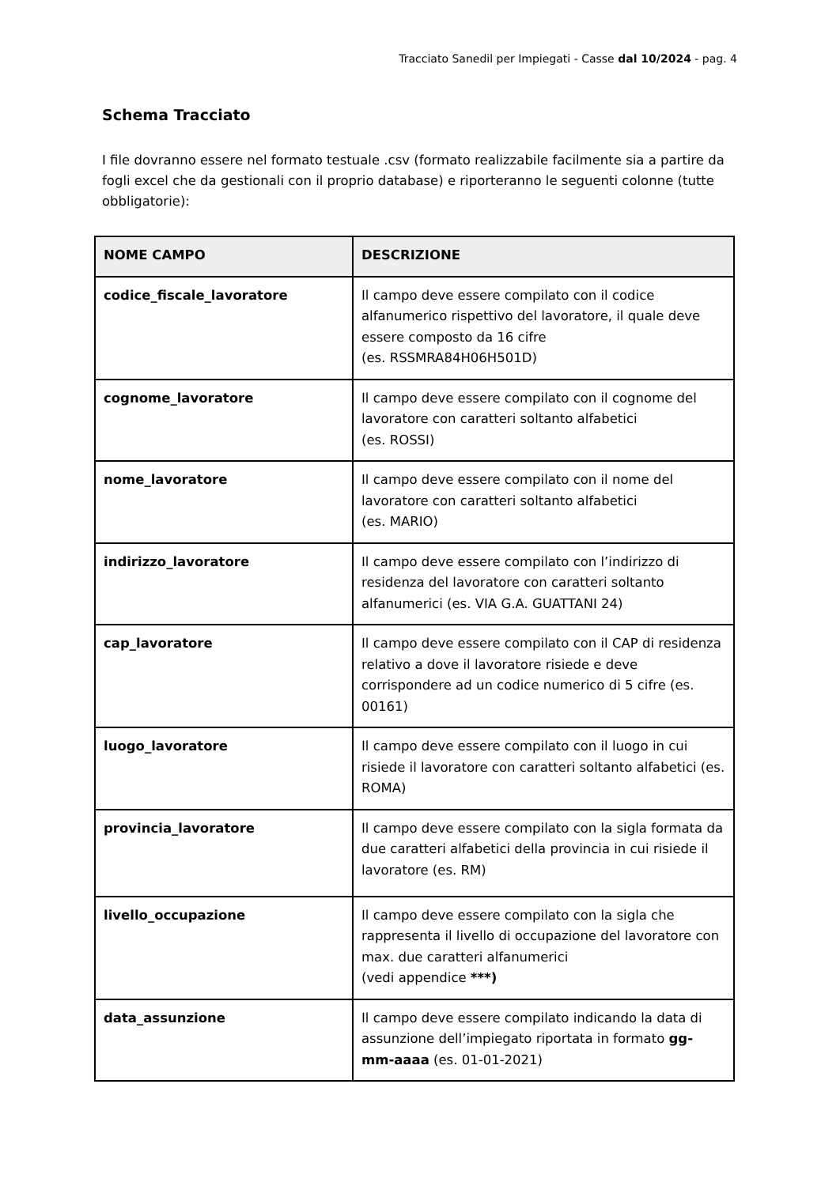Tracciato Sanedil per Impiegati - Casse dal 10/2024 - pag. 4
Schema Tracciato
I file dovranno essere nel formato testuale .csv (formato realizzabile facilmente sia a partire da fogli excel che da gestionali con il proprio database) e riporteranno le seguenti colonne (tutte obbligatorie):
| NOME CAMPO | DESCRIZIONE |
| --- | --- |
| codice_fiscale_lavoratore | Il campo deve essere compilato con il codice alfanumerico rispettivo del lavoratore, il quale deve essere composto da 16 cifre (es. RSSMRA84H06H501D) |
| cognome_lavoratore | Il campo deve essere compilato con il cognome del lavoratore con caratteri soltanto alfabetici (es. ROSSI) |
| nome_lavoratore | Il campo deve essere compilato con il nome del lavoratore con caratteri soltanto alfabetici (es. MARIO) |
| indirizzo_lavoratore | Il campo deve essere compilato con l’indirizzo di residenza del lavoratore con caratteri soltanto alfanumerici (es. VIA G.A. GUATTANI 24) |
| cap_lavoratore | Il campo deve essere compilato con il CAP di residenza relativo a dove il lavoratore risiede e deve corrispondere ad un codice numerico di 5 cifre (es. 00161) |
| luogo_lavoratore | Il campo deve essere compilato con il luogo in cui risiede il lavoratore con caratteri soltanto alfabetici (es. ROMA) |
| provincia_lavoratore | Il campo deve essere compilato con la sigla formata da due caratteri alfabetici della provincia in cui risiede il lavoratore (es. RM) |
| livello_occupazione | Il campo deve essere compilato con la sigla che rappresenta il livello di occupazione del lavoratore con max. due caratteri alfanumerici (vedi appendice ***) |
| data_assunzione | Il campo deve essere compilato indicando la data di assunzione dell’impiegato riportata in formato gg-mm-aaaa (es. 01-01-2021) |